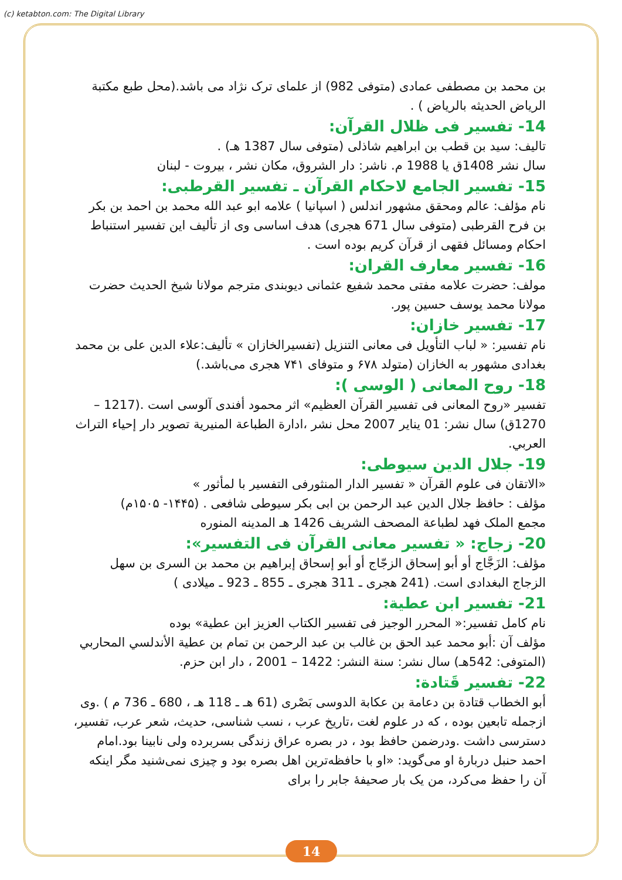(c) ketabton.com: The Digital Library
بن محمد بن مصطفی عمادی (متوفی 982) از علمای ترک نژاد می باشد.(محل طبع مکتبة الرياض الحديثه بالرياض ) .
14- تفسیر فی ظلال القرآن:
تالیف: سید بن قطب بن ابراهیم شاذلی (متوفی سال 1387 هـ) .
سال نشر 1408ق یا 1988 م. ناشر: دار الشروق، مکان نشر ، بیروت - لبنان
15- تفسیر الجامع لاحکام القرآن ـ تفسیر القرطبی:
نام مؤلف: عالم ومحقق مشهور اندلس ( اسپانیا ) علامه ابو عبد الله محمد بن احمد بن بکر بن فرح القرطبی (متوفی سال 671 هجری) هدف اساسی وی از تألیف این تفسیر استنباط احکام ومسائل فقهی از قرآن کریم بوده است .
16- تفسیر معارف القران:
مولف: حضرت علامه مفتی محمد شفیع عثمانی دیوبندی مترجم مولانا شیخ الحدیث حضرت مولانا محمد یوسف حسین پور.
17- تفسیر خازان:
نام تفسیر: « لباب التأویل فی معانی التنزیل (تفسیرالخازان » تألیف:علاء الدین علی بن محمد بغدادی مشهور به الخازان (متولد ۶۷۸ و متوفای ۷۴۱ هجری می‌باشد.)
18- روح المعانی ( الوسی ):
تفسیر «روح المعانی فی تفسیر القرآن العظیم» اثر محمود أفندی آلوسی است .(1217 – 1270ق) سال نشر: 01 يناير 2007 محل نشر ،ادارة الطباعة المنيرية تصوير دار إحياء التراث العربي.
19- جلال الدین سیوطی:
«الاتقان فی علوم القرآن « تفسیر الدار المنثورفی التفسیر با لمأثور »
مؤلف : حافظ جلال الدین عبد الرحمن بن ابی بکر سیوطی شافعی . (۱۴۴۵- ۱۵۰۵م)
مجمع الملک فهد لطباعة المصحف الشريف 1426 هـ المدينه المنوره
20- زجاج: « تفسیر معانی القرآن فی التفسیر»:
مؤلف: الزَجَّاج أو أبو إسحاق الزجّاج أو أبو إسحاق إبراهيم بن محمد بن السرى بن سهل الزجاج البغدادی است. (241 هجری ـ 311 هجری ـ 855 ـ 923 ـ میلادی )
21- تفسیر ابن عطیة:
نام کامل تفسیر:« المحرر الوجیز فی تفسیر الکتاب العزیز ابن عطیة» بوده
مؤلف آن :أبو محمد عبد الحق بن غالب بن عبد الرحمن بن تمام بن عطية الأندلسي المحاربي (المتوفى: 542هـ) سال نشر: سنة النشر: 1422 – 2001 ، دار ابن حزم.
22- تفسیر قَتادة:
أبو الخطاب قتادة بن دعامة بن عكابة الدوسی بَصْری (61 هـ ـ 118 هـ ، 680 ـ 736 م ) .وی ازجمله تابعین بوده ، که در علوم لغت ،تاریخ عرب ، نسب شناسی، حدیث، شعر عرب، تفسیر، دسترسی داشت .ودرضمن حافظ بود ، در بصره عراق زندگی بسربرده ولی نابینا بود.امام احمد حنبل دربارۀ او می‌گوید: «او با حافظه‌ترین اهل بصره بود و چیزی نمی‌شنید مگر اینکه آن را حفظ می‌کرد، من یک بار صحیفۀ جابر را برای
14